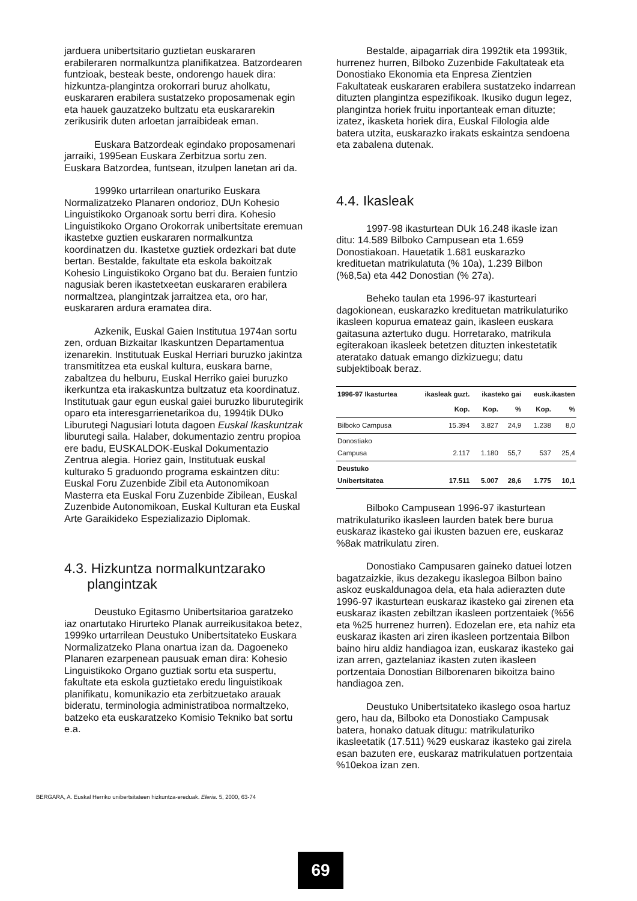jarduera unibertsitario guztietan euskararen erabileraren normalkuntza planifikatzea. Batzordearen funtzioak, besteak beste, ondorengo hauek dira: hizkuntza-plangintza orokorrari buruz aholkatu, euskararen erabilera sustatzeko proposamenak egin eta hauek gauzatzeko bultzatu eta euskararekin zerikusirik duten arloetan jarraibideak eman.
Euskara Batzordeak egindako proposamenari jarraiki, 1995ean Euskara Zerbitzua sortu zen. Euskara Batzordea, funtsean, itzulpen lanetan ari da.
1999ko urtarrilean onarturiko Euskara Normalizatzeko Planaren ondorioz, DUn Kohesio Linguistikoko Organoak sortu berri dira. Kohesio Linguistikoko Organo Orokorrak unibertsitate eremuan ikastetxe guztien euskararen normalkuntza koordinatzen du. Ikastetxe guztiek ordezkari bat dute bertan. Bestalde, fakultate eta eskola bakoitzak Kohesio Linguistikoko Organo bat du. Beraien funtzio nagusiak beren ikastetxeetan euskararen erabilera normaltzea, plangintzak jarraitzea eta, oro har, euskararen ardura eramatea dira.
Azkenik, Euskal Gaien Institutua 1974an sortu zen, orduan Bizkaitar Ikaskuntzen Departamentua izenarekin. Institutuak Euskal Herriari buruzko jakintza transmititzea eta euskal kultura, euskara barne, zabaltzea du helburu, Euskal Herriko gaiei buruzko ikerkuntza eta irakaskuntza bultzatuz eta koordinatuz. Institutuak gaur egun euskal gaiei buruzko liburutegirik oparo eta interesgarrienetarikoa du, 1994tik DUko Liburutegi Nagusiari lotuta dagoen Euskal Ikaskuntzak liburutegi saila. Halaber, dokumentazio zentru propioa ere badu, EUSKALDOK-Euskal Dokumentazio Zentrua alegia. Horiez gain, Institutuak euskal kulturako 5 graduondo programa eskaintzen ditu: Euskal Foru Zuzenbide Zibil eta Autonomikoan Masterra eta Euskal Foru Zuzenbide Zibilean, Euskal Zuzenbide Autonomikoan, Euskal Kulturan eta Euskal Arte Garaikideko Espezializazio Diplomak.
4.3. Hizkuntza normalkuntzarako
plangintzak
Deustuko Egitasmo Unibertsitarioa garatzeko iaz onartutako Hirurteko Planak aurreikusitakoa betez, 1999ko urtarrilean Deustuko Unibertsitateko Euskara Normalizatzeko Plana onartua izan da. Dagoeneko Planaren ezarpenean pausuak eman dira: Kohesio Linguistikoko Organo guztiak sortu eta suspertu, fakultate eta eskola guztietako eredu linguistikoak planifikatu, komunikazio eta zerbitzuetako arauak bideratu, terminologia administratiboa normaltzeko, batzeko eta euskaratzeko Komisio Tekniko bat sortu e.a.
Bestalde, aipagarriak dira 1992tik eta 1993tik, hurrenez hurren, Bilboko Zuzenbide Fakultateak eta Donostiako Ekonomia eta Enpresa Zientzien Fakultateak euskararen erabilera sustatzeko indarrean dituzten plangintza espezifikoak. Ikusiko dugun legez, plangintza horiek fruitu inportanteak eman dituzte; izatez, ikasketa horiek dira, Euskal Filologia alde batera utzita, euskarazko irakats eskaintza sendoena eta zabalena dutenak.
4.4. Ikasleak
1997-98 ikasturtean DUk 16.248 ikasle izan ditu: 14.589 Bilboko Campusean eta 1.659 Donostiakoan. Hauetatik 1.681 euskarazko kredituetan matrikulatuta (% 10a), 1.239 Bilbon (%8,5a) eta 442 Donostian (% 27a).
Beheko taulan eta 1996-97 ikasturteari dagokionean, euskarazko kredituetan matrikulaturiko ikasleen kopurua emateaz gain, ikasleen euskara gaitasuna aztertuko dugu. Horretarako, matrikula egiterakoan ikasleek betetzen dituzten inkestetatik ateratako datuak emango dizkizuegu; datu subjektiboak beraz.
| 1996-97 Ikasturtea | ikasleak guzt. | ikasteko gai | | eusk.ikasten | |
| --- | --- | --- | --- | --- | --- |
| | Kop. | Kop. | % | Kop. | % |
| Bilboko Campusa | 15.394 | 3.827 | 24,9 | 1.238 | 8,0 |
| Donostiako Campusa | 2.117 | 1.180 | 55,7 | 537 | 25,4 |
| Deustuko Unibertsitatea | 17.511 | 5.007 | 28,6 | 1.775 | 10,1 |
Bilboko Campusean 1996-97 ikasturtean matrikulaturiko ikasleen laurden batek bere burua euskaraz ikasteko gai ikusten bazuen ere, euskaraz %8ak matrikulatu ziren.
Donostiako Campusaren gaineko datuei lotzen bagatzaizkie, ikus dezakegu ikaslegoa Bilbon baino askoz euskaldunagoa dela, eta hala adierazten dute 1996-97 ikasturtean euskaraz ikasteko gai zirenen eta euskaraz ikasten zebiltzan ikasleen portzentaiek (%56 eta %25 hurrenez hurren). Edozelan ere, eta nahiz eta euskaraz ikasten ari ziren ikasleen portzentaia Bilbon baino hiru aldiz handiagoa izan, euskaraz ikasteko gai izan arren, gaztelaniaz ikasten zuten ikasleen portzentaia Donostian Bilborenaren bikoitza baino handiagoa zen.
Deustuko Unibertsitateko ikaslego osoa hartuz gero, hau da, Bilboko eta Donostiako Campusak batera, honako datuak ditugu: matrikulaturiko ikasleetatik (17.511) %29 euskaraz ikasteko gai zirela esan bazuten ere, euskaraz matrikulatuen portzentaia %10ekoa izan zen.
BERGARA, A. Euskal Herriko unibertsitateen hizkuntza-ereduak. Eleria. 5, 2000, 63-74
69